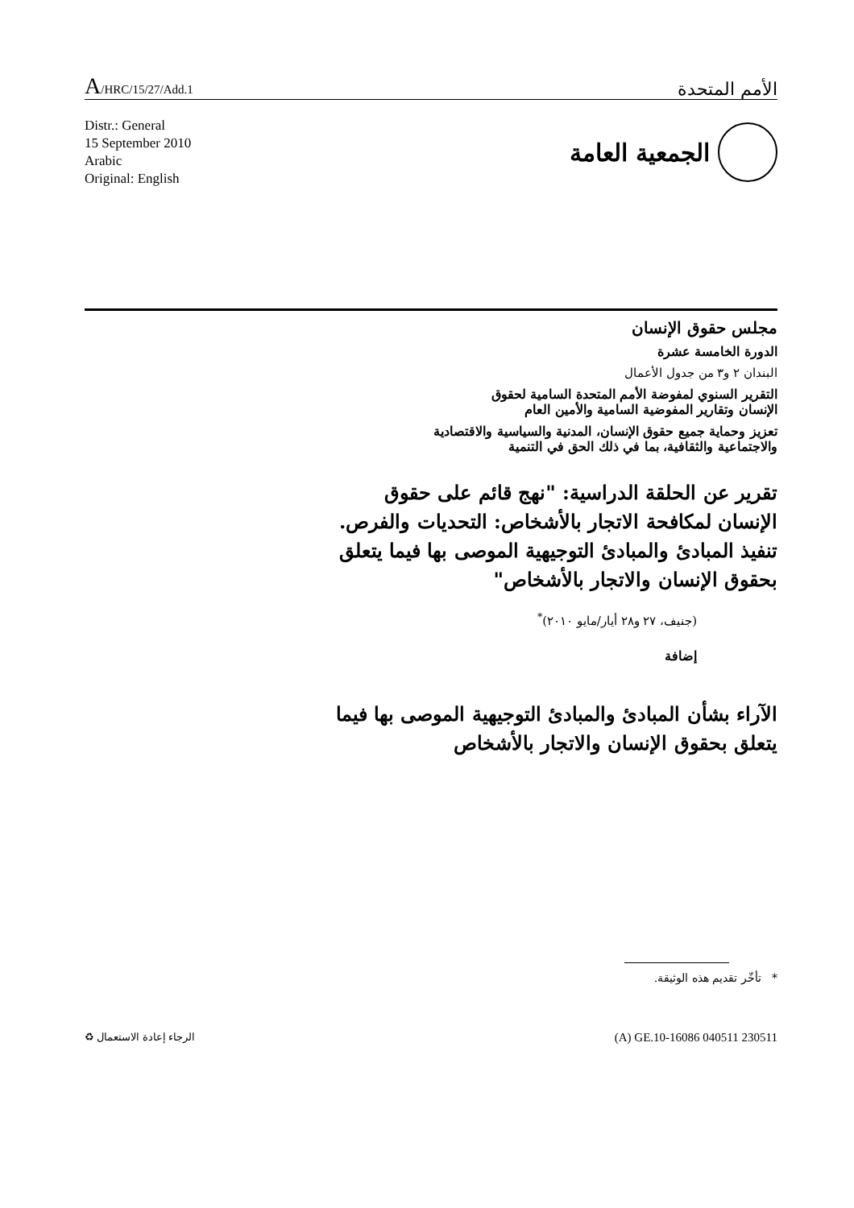A/HRC/15/27/Add.1
الأمم المتحدة
Distr.: General
15 September 2010
Arabic
Original: English
الجمعية العامة
مجلس حقوق الإنسان
الدورة الخامسة عشرة
البندان ٢ و٣ من جدول الأعمال
التقرير السنوي لمفوضة الأمم المتحدة السامية لحقوق
الإنسان وتقارير المفوضية السامية والأمين العام
تعزيز وحماية جميع حقوق الإنسان، المدنية والسياسية والاقتصادية
والاجتماعية والثقافية، بما في ذلك الحق في التنمية
تقرير عن الحلقة الدراسية: "نهج قائم على حقوق الإنسان لمكافحة الاتجار بالأشخاص: التحديات والفرص. تنفيذ المبادئ والمبادئ التوجيهية الموصى بها فيما يتعلق بحقوق الإنسان والاتجار بالأشخاص"
(جنيف، ٢٧ و٢٨ أيار/مايو ٢٠١٠)<sup>*</sup>
إضافة
الآراء بشأن المبادئ والمبادئ التوجيهية الموصى بها فيما يتعلق بحقوق الإنسان والاتجار بالأشخاص
* تأخّر تقديم هذه الوثيقة.
الرجاء إعادة الاستعمال ♻
(A) GE.10-16086 040511 230511